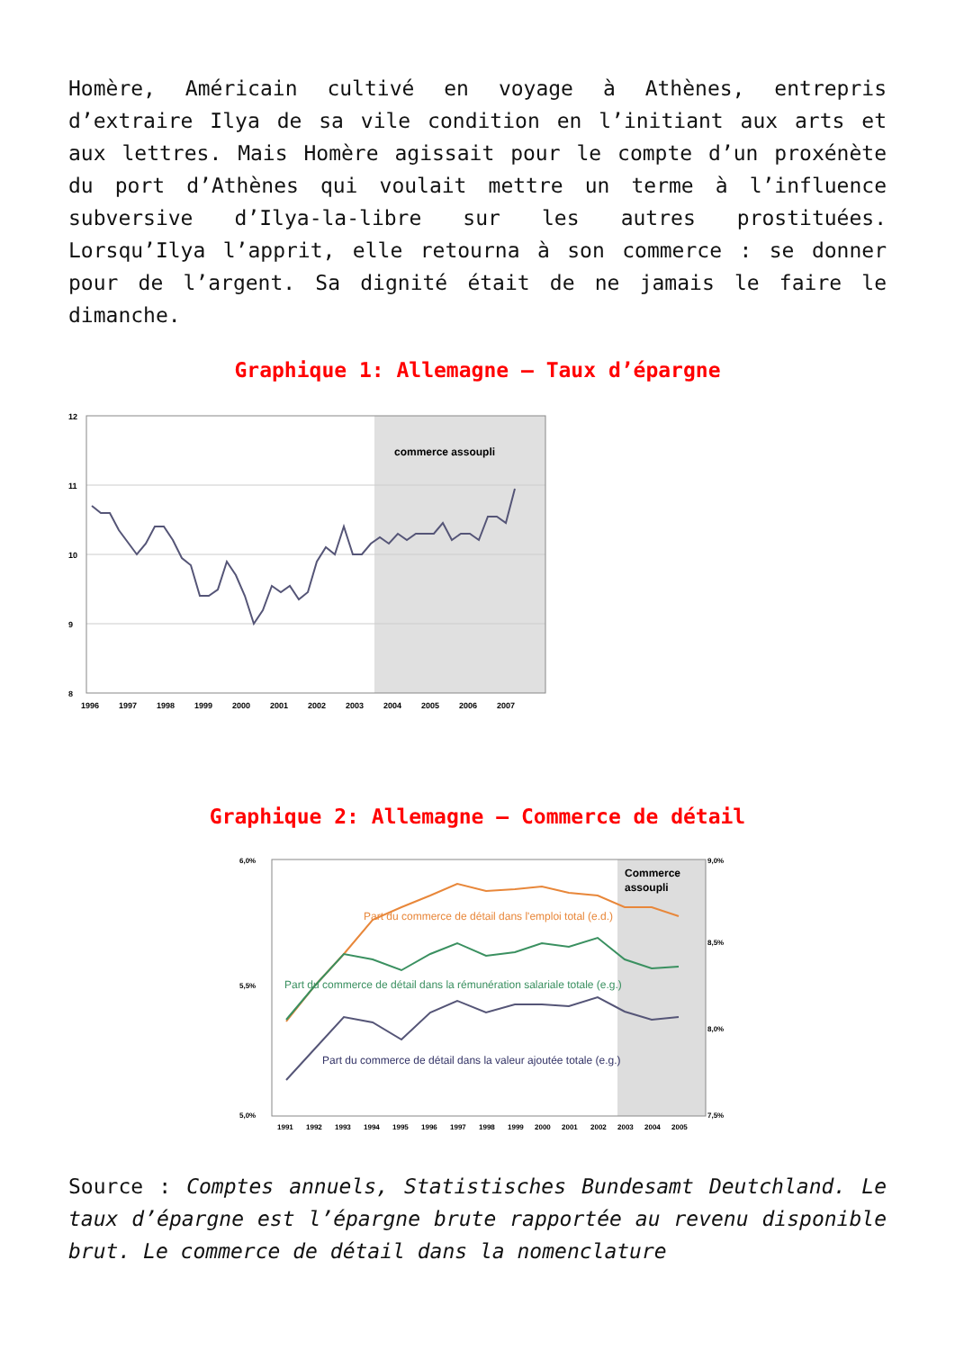Homère, Américain cultivé en voyage à Athènes, entrepris d’extraire Ilya de sa vile condition en l’initiant aux arts et aux lettres. Mais Homère agissait pour le compte d’un proxénète du port d’Athènes qui voulait mettre un terme à l’influence subversive d’Ilya-la-libre sur les autres prostituées. Lorsqu’Ilya l’apprit, elle retourna à son commerce : se donner pour de l’argent. Sa dignité était de ne jamais le faire le dimanche.
Graphique 1: Allemagne – Taux d’épargne
commerce assoupli
12
11
10
9
8
1996
1997
1998
1999
2000
2001
2002
2003
2004
2005
2006
2007
Graphique 2: Allemagne – Commerce de détail
Part du commerce de détail dans l'emploi total (e.d.)
Part du commerce de détail dans la rémunération salariale totale (e.g.)
Part du commerce de détail dans la valeur ajoutée totale (e.g.)
Commerce
assoupli
6,0%
5,5%
5,0%
9,0%
8,5%
8,0%
7,5%
1991
1992
1993
1994
1995
1996
1997
1998
1999
2000
2001
2002
2003
2004
2005
Source : Comptes annuels, Statistisches Bundesamt Deutchland. Le taux d’épargne est l’épargne brute rapportée au revenu disponible brut. Le commerce de détail dans la nomenclature